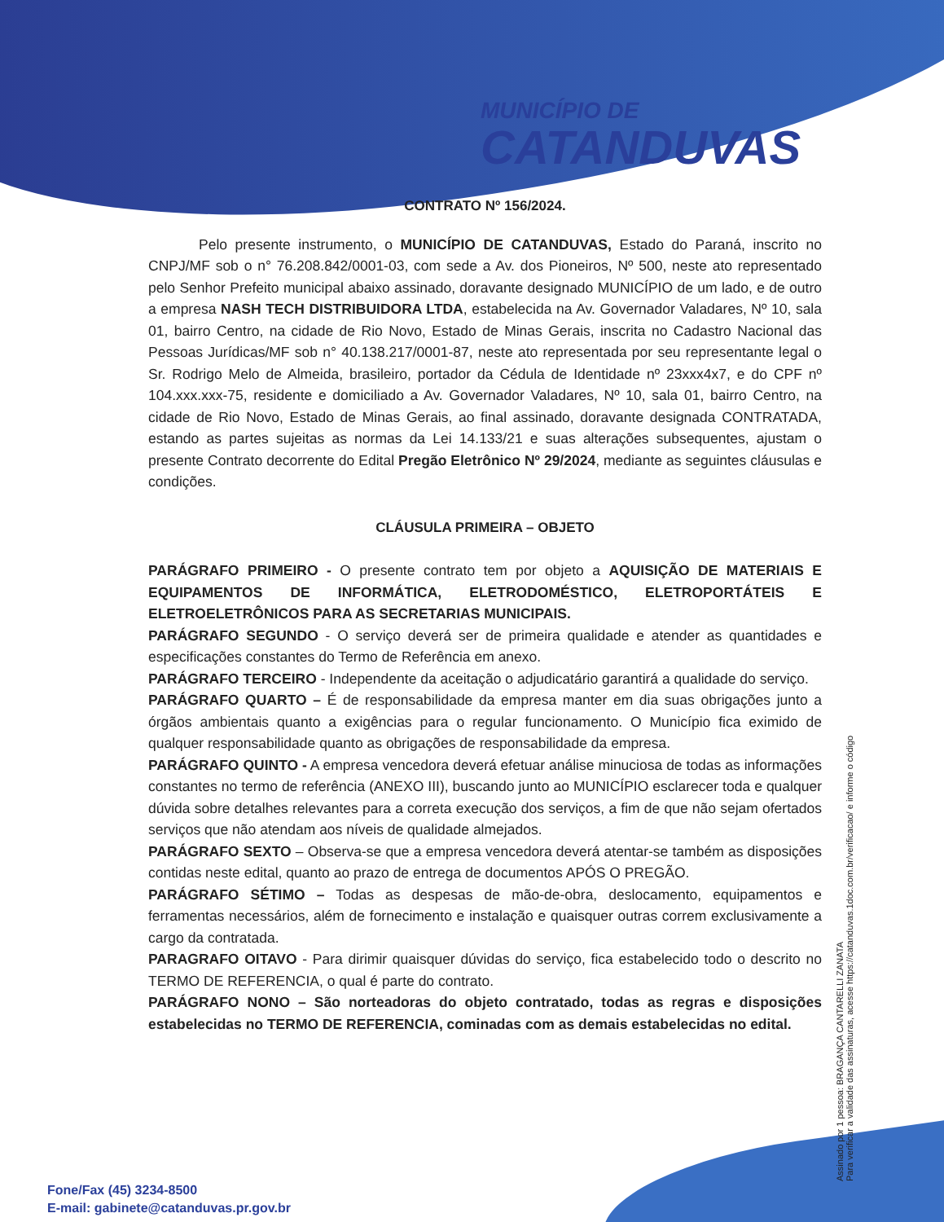MUNICÍPIO DE
CATANDUVAS
CONTRATO Nº 156/2024.
Pelo presente instrumento, o MUNICÍPIO DE CATANDUVAS, Estado do Paraná, inscrito no CNPJ/MF sob o n° 76.208.842/0001-03, com sede a Av. dos Pioneiros, Nº 500, neste ato representado pelo Senhor Prefeito municipal abaixo assinado, doravante designado MUNICÍPIO de um lado, e de outro a empresa NASH TECH DISTRIBUIDORA LTDA, estabelecida na Av. Governador Valadares, Nº 10, sala 01, bairro Centro, na cidade de Rio Novo, Estado de Minas Gerais, inscrita no Cadastro Nacional das Pessoas Jurídicas/MF sob n° 40.138.217/0001-87, neste ato representada por seu representante legal o Sr. Rodrigo Melo de Almeida, brasileiro, portador da Cédula de Identidade nº 23xxx4x7, e do CPF nº 104.xxx.xxx-75, residente e domiciliado a Av. Governador Valadares, Nº 10, sala 01, bairro Centro, na cidade de Rio Novo, Estado de Minas Gerais, ao final assinado, doravante designada CONTRATADA, estando as partes sujeitas as normas da Lei 14.133/21 e suas alterações subsequentes, ajustam o presente Contrato decorrente do Edital Pregão Eletrônico Nº 29/2024, mediante as seguintes cláusulas e condições.
CLÁUSULA PRIMEIRA – OBJETO
PARÁGRAFO PRIMEIRO - O presente contrato tem por objeto a AQUISIÇÃO DE MATERIAIS E EQUIPAMENTOS DE INFORMÁTICA, ELETRODOMÉSTICO, ELETROPORTÁTEIS E ELETROELETRÔNICOS PARA AS SECRETARIAS MUNICIPAIS.
PARÁGRAFO SEGUNDO - O serviço deverá ser de primeira qualidade e atender as quantidades e especificações constantes do Termo de Referência em anexo.
PARÁGRAFO TERCEIRO - Independente da aceitação o adjudicatário garantirá a qualidade do serviço.
PARÁGRAFO QUARTO – É de responsabilidade da empresa manter em dia suas obrigações junto a órgãos ambientais quanto a exigências para o regular funcionamento. O Município fica eximido de qualquer responsabilidade quanto as obrigações de responsabilidade da empresa.
PARÁGRAFO QUINTO - A empresa vencedora deverá efetuar análise minuciosa de todas as informações constantes no termo de referência (ANEXO III), buscando junto ao MUNICÍPIO esclarecer toda e qualquer dúvida sobre detalhes relevantes para a correta execução dos serviços, a fim de que não sejam ofertados serviços que não atendam aos níveis de qualidade almejados.
PARÁGRAFO SEXTO – Observa-se que a empresa vencedora deverá atentar-se também as disposições contidas neste edital, quanto ao prazo de entrega de documentos APÓS O PREGÃO.
PARÁGRAFO SÉTIMO – Todas as despesas de mão-de-obra, deslocamento, equipamentos e ferramentas necessários, além de fornecimento e instalação e quaisquer outras correm exclusivamente a cargo da contratada.
PARAGRAFO OITAVO - Para dirimir quaisquer dúvidas do serviço, fica estabelecido todo o descrito no TERMO DE REFERENCIA, o qual é parte do contrato.
PARÁGRAFO NONO – São norteadoras do objeto contratado, todas as regras e disposições estabelecidas no TERMO DE REFERENCIA, cominadas com as demais estabelecidas no edital.
Assinado por 1 pessoa: BRAGANÇA CANTARELLI ZANATA
Para verificar a validade das assinaturas, acesse https://catanduvas.1doc.com.br/verificacao/ e informe o código
Fone/Fax (45) 3234-8500
E-mail: gabinete@catanduvas.pr.gov.br